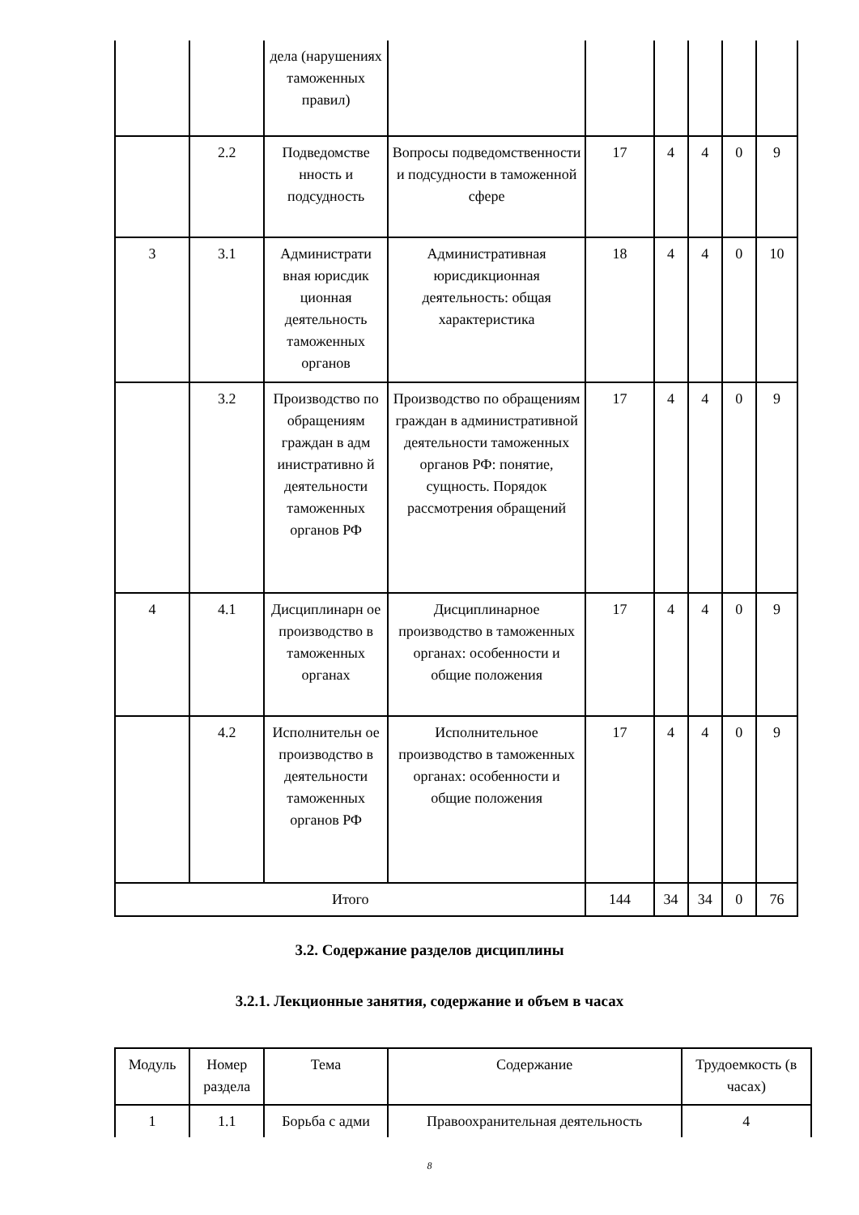| | | дела (нарушениях таможенных правил) | | | | | | |
| | 2.2 | Подведомстве нность и подсудность | Вопросы подведомственности и подсудности в таможенной сфере | 17 | 4 | 4 | 0 | 9 |
| 3 | 3.1 | Администрати вная юрисдик ционная деятельность таможенных органов | Административная юрисдикционная деятельность: общая характеристика | 18 | 4 | 4 | 0 | 10 |
| | 3.2 | Производство по обращениям граждан в адм инистративно й деятельности таможенных органов РФ | Производство по обращениям граждан в административной деятельности таможенных органов РФ: понятие, сущность. Порядок рассмотрения обращений | 17 | 4 | 4 | 0 | 9 |
| 4 | 4.1 | Дисциплинарн ое производство в таможенных органах | Дисциплинарное производство в таможенных органах: особенности и общие положения | 17 | 4 | 4 | 0 | 9 |
| | 4.2 | Исполнительн ое производство в деятельности таможенных органов РФ | Исполнительное производство в таможенных органах: особенности и общие положения | 17 | 4 | 4 | 0 | 9 |
| Итого | | | | 144 | 34 | 34 | 0 | 76 |
3.2. Содержание разделов дисциплины
3.2.1. Лекционные занятия, содержание и объем в часах
| Модуль | Номер раздела | Тема | Содержание | Трудоемкость (в часах) |
| --- | --- | --- | --- | --- |
| 1 | 1.1 | Борьба с адми | Правоохранительная деятельность | 4 |
8